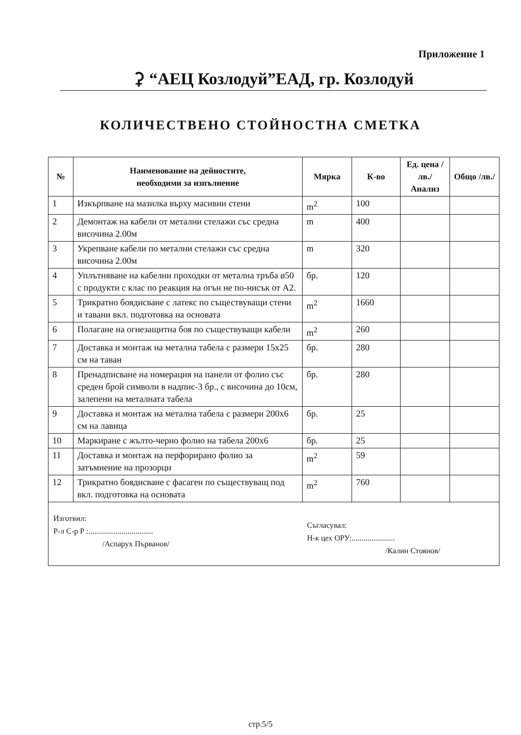Приложение 1
⚳ “АЕЦ Козлодуй”ЕАД, гр. Козлодуй
КОЛИЧЕСТВЕНО СТОЙНОСТНА СМЕТКА
| № | Наименование на дейностите, необходими за изпълнение | Мярка | К-во | Ед. цена /лв./ Анализ | Общо /лв./ |
| --- | --- | --- | --- | --- | --- |
| 1 | Изкърпване на мазилка върху масивни стени | m<sup>2</sup> | 100 | | |
| 2 | Демонтаж на кабели от метални стелажи със средна височина 2.00м | m | 400 | | |
| 3 | Укрепване кабели по метални стелажи със средна височина 2.00м | m | 320 | | |
| 4 | Уплътняване на кабелни проходки от метална тръба ø50 с продукти с клас по реакция на огън не по-нисък от А2. | бр. | 120 | | |
| 5 | Трикратно боядисване с латекс по съществуващи стени и тавани вкл. подготовка на основата | m<sup>2</sup> | 1660 | | |
| 6 | Полагане на огнезащитна боя по съществуващи кабели | m<sup>2</sup> | 260 | | |
| 7 | Доставка и монтаж на метална табела с размери 15x25 см на таван | бр. | 280 | | |
| 8 | Пренадписване на номерация на панели от фолио със среден брой символи в надпис-3 бр., с височина до 10см, залепени на металната табела | бр. | 280 | | |
| 9 | Доставка и монтаж на метална табела с размери 200x6 см на лавица | бр. | 25 | | |
| 10 | Маркиране с жълто-черно фолио на табела 200x6 | бр. | 25 | | |
| 11 | Доставка и монтаж на перфорирано фолио за затъмнение на прозорци | m<sup>2</sup> | 59 | | |
| 12 | Трикратно боядисване с фасаген по съществуващ под вкл. подготовка на основата | m<sup>2</sup> | 760 | | |
Изготвил:
Р-л С-р Р :.................................
/Аспарух Първанов/
Съгласувал:
Н-к цех ОРУ:......................
/Калин Стоянов/
стр.5/5